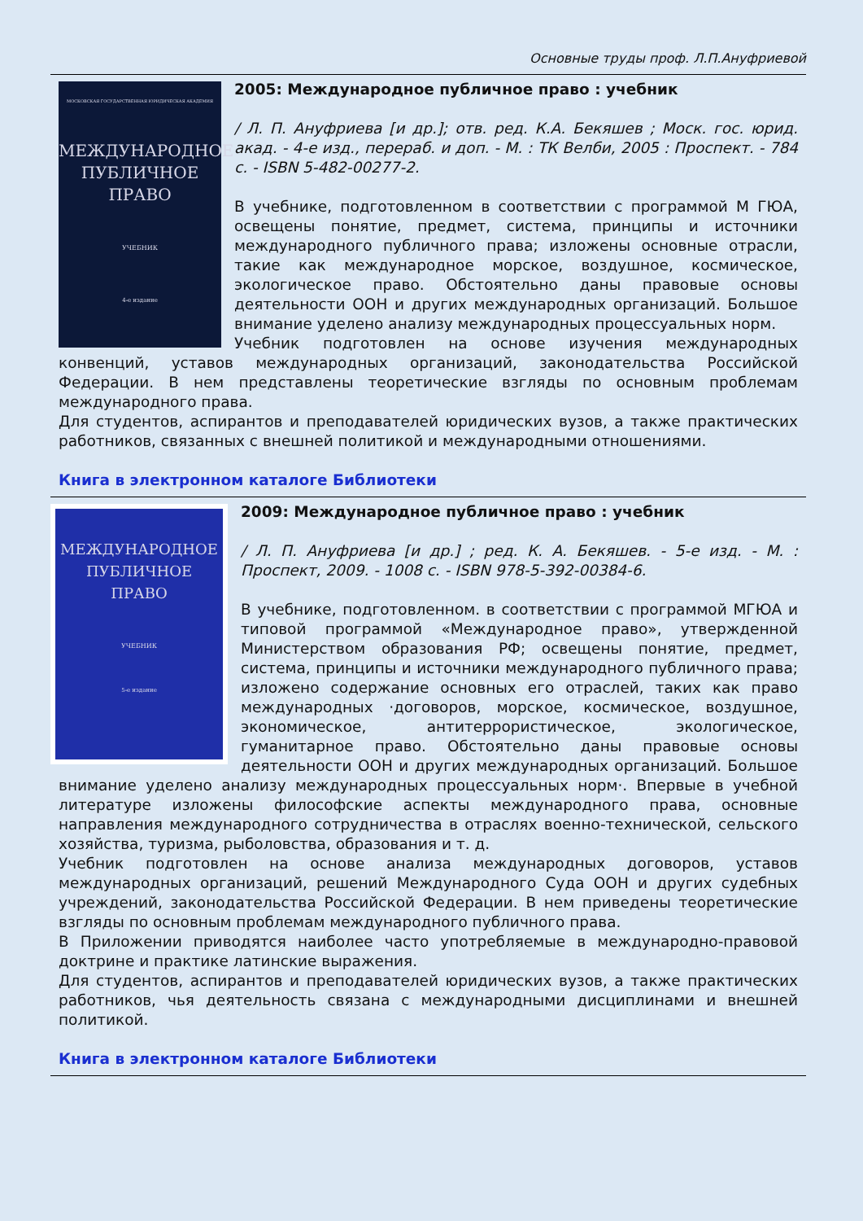Основные труды проф. Л.П.Ануфриевой
МОСКОВСКАЯ ГОСУДАРСТВЕННАЯ ЮРИДИЧЕСКАЯ АКАДЕМИЯ
МЕЖДУНАРОДНОЕ
ПУБЛИЧНОЕ
ПРАВО
УЧЕБНИК
4-е издание
2005: Международное публичное право : учебник
/ Л. П. Ануфриева [и др.]; отв. ред. К.А. Бекяшев ; Моск. гос. юрид. акад. - 4-е изд., перераб. и доп. - М. : ТК Велби, 2005 : Проспект. - 784 с. - ISBN 5-482-00277-2.
В учебнике, подготовленном в соответствии с программой М ГЮА, освещены понятие, предмет, система, принципы и источники международного публичного права; изложены основные отрасли, такие как международное морское, воздушное, космическое, экологическое право. Обстоятельно даны правовые основы деятельности ООН и других международных организаций. Большое внимание уделено анализу международных процессуальных норм.
Учебник подготовлен на основе изучения международных конвенций, уставов международных организаций, законодательства Российской Федерации. В нем представлены теоретические взгляды по основным проблемам международного права.
Для студентов, аспирантов и преподавателей юридических вузов, а также практических работников, связанных с внешней политикой и международными отношениями.
Книга в электронном каталоге Библиотеки
МЕЖДУНАРОДНОЕ
ПУБЛИЧНОЕ
ПРАВО
УЧЕБНИК
5-е издание
2009: Международное публичное право : учебник
/ Л. П. Ануфриева [и др.] ; ред. К. А. Бекяшев. - 5-е изд. - М. : Проспект, 2009. - 1008 с. - ISBN 978-5-392-00384-6.
В учебнике, подготовленном. в соответствии с программой МГЮА и типовой программой «Международное право», утвержденной Министерством образования РФ; освещены понятие, предмет, система, принципы и источники международного публичного права; изложено содержание основных его отраслей, таких как право международных ·договоров, морское, космическое, воздушное, экономическое, антитеррористическое, экологическое, гуманитарное право. Обстоятельно даны правовые основы деятельности ООН и других международных организаций. Большое внимание уделено анализу международных процессуальных норм·. Впервые в учебной литературе изложены философские аспекты международного права, основные направления международного сотрудничества в отраслях военно-технической, сельского хозяйства, туризма, рыболовства, образования и т. д.
Учебник подготовлен на основе анализа международных договоров, уставов международных организаций, решений Международного Суда ООН и других судебных учреждений, законодательства Российской Федерации. В нем приведены теоретические взгляды по основным проблемам международного публичного права.
В Приложении приводятся наиболее часто употребляемые в международно-правовой доктрине и практике латинские выражения.
Для студентов, аспирантов и преподавателей юридических вузов, а также практических работников, чья деятельность связана с международными дисциплинами и внешней политикой.
Книга в электронном каталоге Библиотеки